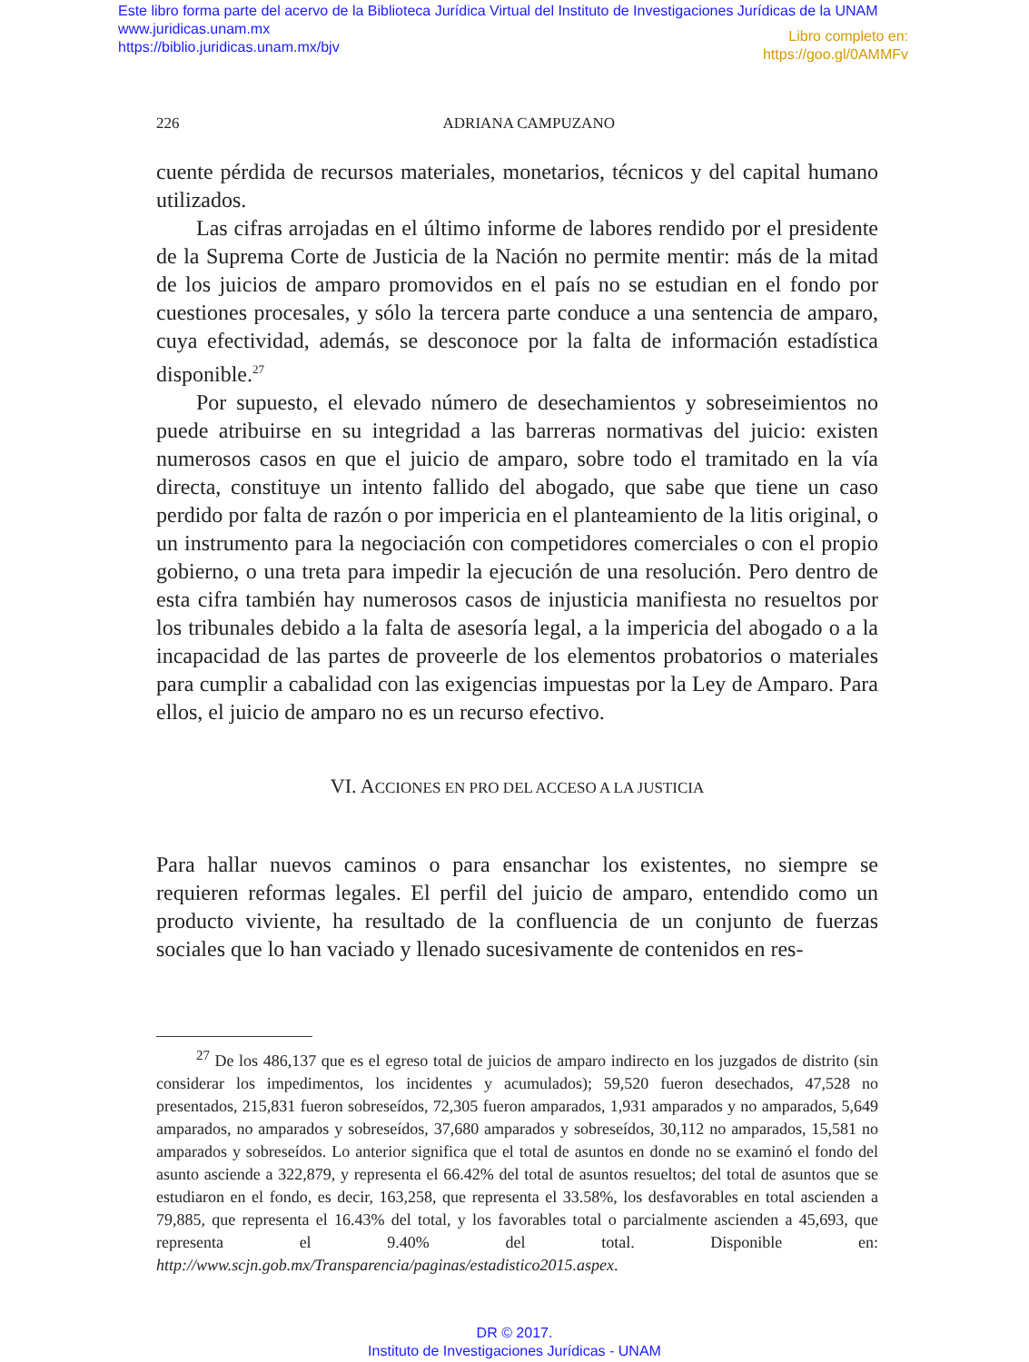Este libro forma parte del acervo de la Biblioteca Jurídica Virtual del Instituto de Investigaciones Jurídicas de la UNAM
www.juridicas.unam.mx
https://biblio.juridicas.unam.mx/bjv
Libro completo en:
https://goo.gl/0AMMFv
226 ADRIANA CAMPUZANO
cuente pérdida de recursos materiales, monetarios, técnicos y del capital humano utilizados.
Las cifras arrojadas en el último informe de labores rendido por el presidente de la Suprema Corte de Justicia de la Nación no permite mentir: más de la mitad de los juicios de amparo promovidos en el país no se estudian en el fondo por cuestiones procesales, y sólo la tercera parte conduce a una sentencia de amparo, cuya efectividad, además, se desconoce por la falta de información estadística disponible.<sup>27</sup>
Por supuesto, el elevado número de desechamientos y sobreseimientos no puede atribuirse en su integridad a las barreras normativas del juicio: existen numerosos casos en que el juicio de amparo, sobre todo el tramitado en la vía directa, constituye un intento fallido del abogado, que sabe que tiene un caso perdido por falta de razón o por impericia en el planteamiento de la litis original, o un instrumento para la negociación con competidores comerciales o con el propio gobierno, o una treta para impedir la ejecución de una resolución. Pero dentro de esta cifra también hay numerosos casos de injusticia manifiesta no resueltos por los tribunales debido a la falta de asesoría legal, a la impericia del abogado o a la incapacidad de las partes de proveerle de los elementos probatorios o materiales para cumplir a cabalidad con las exigencias impuestas por la Ley de Amparo. Para ellos, el juicio de amparo no es un recurso efectivo.
VI. ACCIONES EN PRO DEL ACCESO A LA JUSTICIA
Para hallar nuevos caminos o para ensanchar los existentes, no siempre se requieren reformas legales. El perfil del juicio de amparo, entendido como un producto viviente, ha resultado de la confluencia de un conjunto de fuerzas sociales que lo han vaciado y llenado sucesivamente de contenidos en res-
<sup>27</sup> De los 486,137 que es el egreso total de juicios de amparo indirecto en los juzgados de distrito (sin considerar los impedimentos, los incidentes y acumulados); 59,520 fueron desechados, 47,528 no presentados, 215,831 fueron sobreseídos, 72,305 fueron amparados, 1,931 amparados y no amparados, 5,649 amparados, no amparados y sobreseídos, 37,680 amparados y sobreseídos, 30,112 no amparados, 15,581 no amparados y sobreseídos. Lo anterior significa que el total de asuntos en donde no se examinó el fondo del asunto asciende a 322,879, y representa el 66.42% del total de asuntos resueltos; del total de asuntos que se estudiaron en el fondo, es decir, 163,258, que representa el 33.58%, los desfavorables en total ascienden a 79,885, que representa el 16.43% del total, y los favorables total o parcialmente ascienden a 45,693, que representa el 9.40% del total. Disponible en: http://www.scjn.gob.mx/Transparencia/paginas/estadistico2015.aspex.
DR © 2017.
Instituto de Investigaciones Jurídicas - UNAM